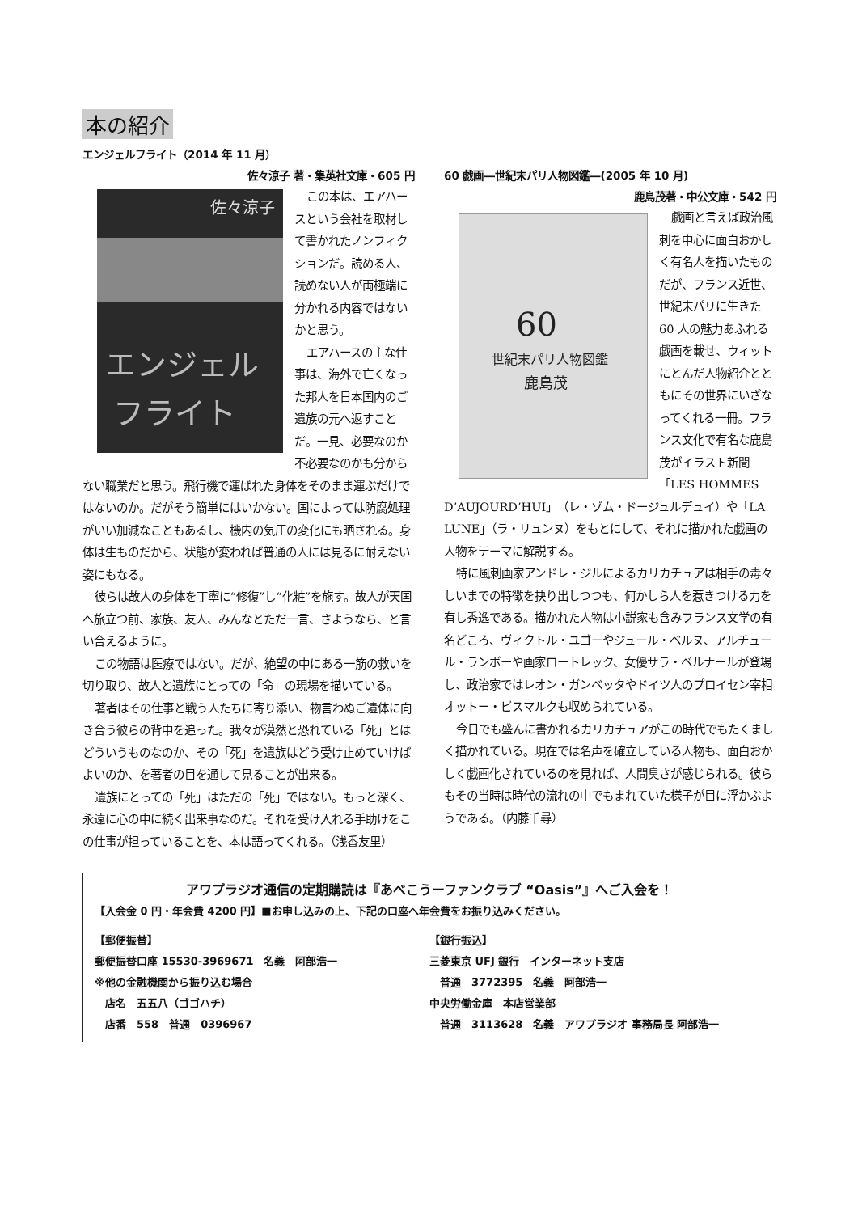本の紹介
エンジェルフライト（2014 年 11 月）
佐々涼子 著・集英社文庫・605 円
佐々涼子
エンジェル
フライト
この本は、エアハースという会社を取材して書かれたノンフィクションだ。読める人、読めない人が両極端に分かれる内容ではないかと思う。
エアハースの主な仕事は、海外で亡くなった邦人を日本国内のご遺族の元へ返すことだ。一見、必要なのか不必要なのかも分からない職業だと思う。飛行機で運ばれた身体をそのまま運ぶだけではないのか。だがそう簡単にはいかない。国によっては防腐処理がいい加減なこともあるし、機内の気圧の変化にも晒される。身体は生ものだから、状態が変われば普通の人には見るに耐えない姿にもなる。
彼らは故人の身体を丁寧に“修復”し“化粧”を施す。故人が天国へ旅立つ前、家族、友人、みんなとただ一言、さようなら、と言い合えるように。
この物語は医療ではない。だが、絶望の中にある一筋の救いを切り取り、故人と遺族にとっての「命」の現場を描いている。
著者はその仕事と戦う人たちに寄り添い、物言わぬご遺体に向き合う彼らの背中を追った。我々が漠然と恐れている「死」とはどういうものなのか、その「死」を遺族はどう受け止めていけばよいのか、を著者の目を通して見ることが出来る。
遺族にとっての「死」はただの「死」ではない。もっと深く、永遠に心の中に続く出来事なのだ。それを受け入れる手助けをこの仕事が担っていることを、本は語ってくれる。（浅香友里）
60 戯画―世紀末パリ人物図鑑―(2005 年 10 月)
鹿島茂著・中公文庫・542 円
60
世紀末パリ人物図鑑
鹿島茂
戯画と言えば政治風刺を中心に面白おかしく有名人を描いたものだが、フランス近世、世紀末パリに生きた 60 人の魅力あふれる戯画を載せ、ウィットにとんだ人物紹介とともにその世界にいざなってくれる一冊。フランス文化で有名な鹿島茂がイラスト新聞「LES HOMMES D’AUJOURD’HUI」（レ・ゾム・ドージュルデュイ）や「LA LUNE」（ラ・リュンヌ）をもとにして、それに描かれた戯画の人物をテーマに解説する。
特に風刺画家アンドレ・ジルによるカリカチュアは相手の毒々しいまでの特徴を抉り出しつつも、何かしら人を惹きつける力を有し秀逸である。描かれた人物は小説家も含みフランス文学の有名どころ、ヴィクトル・ユゴーやジュール・ベルヌ、アルチュール・ランボーや画家ロートレック、女優サラ・ベルナールが登場し、政治家ではレオン・ガンベッタやドイツ人のプロイセン宰相オットー・ビスマルクも収められている。
今日でも盛んに書かれるカリカチュアがこの時代でもたくましく描かれている。現在では名声を確立している人物も、面白おかしく戯画化されているのを見れば、人間臭さが感じられる。彼らもその当時は時代の流れの中でもまれていた様子が目に浮かぶようである。（内藤千尋）
アワプラジオ通信の定期購読は『あべこうーファンクラブ “Oasis”』へご入会を！
【入会金 0 円・年会費 4200 円】■お申し込みの上、下記の口座へ年会費をお振り込みください。
【郵便振替】
郵便振替口座 15530-3969671　名義　阿部浩一
※他の金融機関から振り込む場合
　店名　五五八（ゴゴハチ）
　店番　558　普通　0396967
【銀行振込】
三菱東京 UFJ 銀行　インターネット支店
　普通　3772395　名義　阿部浩一
中央労働金庫　本店営業部
　普通　3113628　名義　アワプラジオ 事務局長 阿部浩一